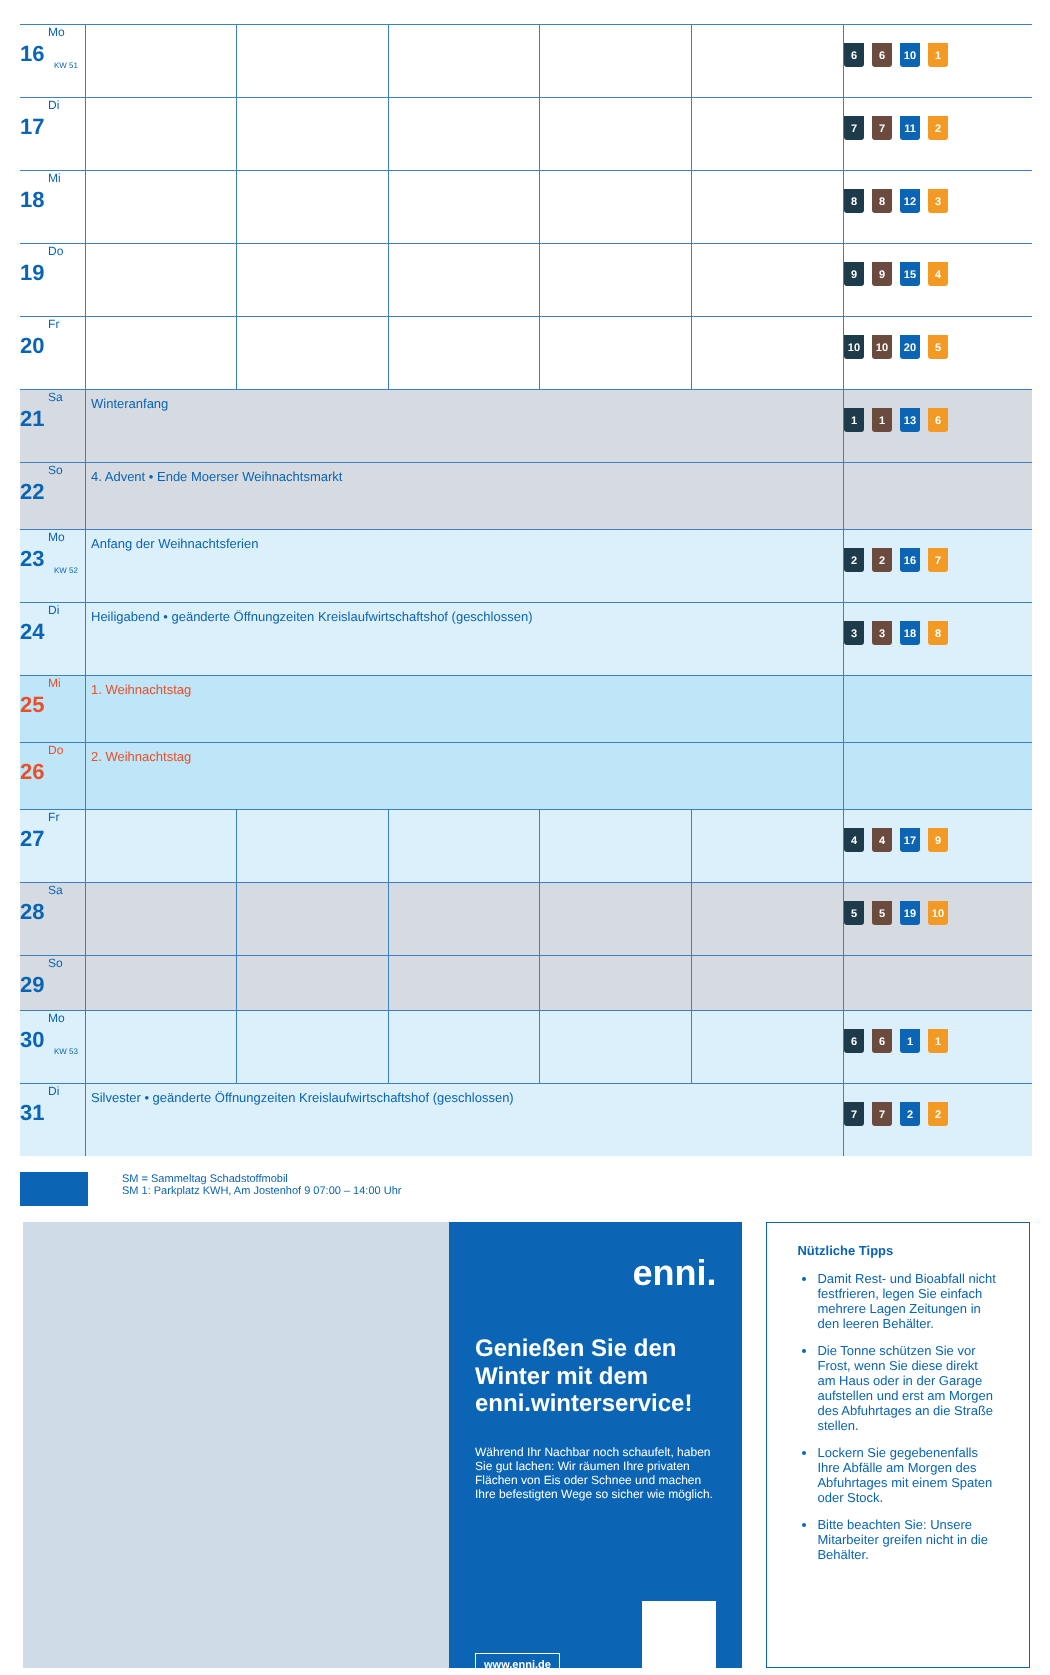| 16 Mo KW 51 | | | | | | 6 6 10 1 |
| 17 Di | | | | | | 7 7 11 2 |
| 18 Mi | | | | | | 8 8 12 3 |
| 19 Do | | | | | | 9 9 15 4 |
| 20 Fr | | | | | | 10 10 20 5 |
| 21 Sa | Winteranfang | | | | | 1 1 13 6 |
| 22 So | 4. Advent • Ende Moerser Weihnachtsmarkt | | | | | |
| 23 Mo KW 52 | Anfang der Weihnachtsferien | | | | | 2 2 16 7 |
| 24 Di | Heiligabend • geänderte Öffnungzeiten Kreislaufwirtschaftshof (geschlossen) | | | | | 3 3 18 8 |
| 25 Mi | 1. Weihnachtstag | | | | | |
| 26 Do | 2. Weihnachtstag | | | | | |
| 27 Fr | | | | | | 4 4 17 9 |
| 28 Sa | | | | | | 5 5 19 10 |
| 29 So | | | | | | |
| 30 Mo KW 53 | | | | | | 6 6 1 1 |
| 31 Di | Silvester • geänderte Öffnungzeiten Kreislaufwirtschaftshof (geschlossen) | | | | | 7 7 2 2 |
SM = Sammeltag Schadstoffmobil
SM 1: Parkplatz KWH, Am Jostenhof 9 07:00 – 14:00 Uhr
enni.
Genießen Sie den Winter mit dem enni.winterservice!
Während Ihr Nachbar noch schaufelt, haben Sie gut lachen: Wir räumen Ihre privaten Flächen von Eis oder Schnee und machen Ihre befestigten Wege so sicher wie möglich.
www.enni.de
Nützliche Tipps
Damit Rest- und Bioabfall nicht festfrieren, legen Sie einfach mehrere Lagen Zeitungen in den leeren Behälter.
Die Tonne schützen Sie vor Frost, wenn Sie diese direkt am Haus oder in der Garage aufstellen und erst am Morgen des Abfuhrtages an die Straße stellen.
Lockern Sie gegebenenfalls Ihre Abfälle am Morgen des Abfuhrtages mit einem Spaten oder Stock.
Bitte beachten Sie: Unsere Mitarbeiter greifen nicht in die Behälter.